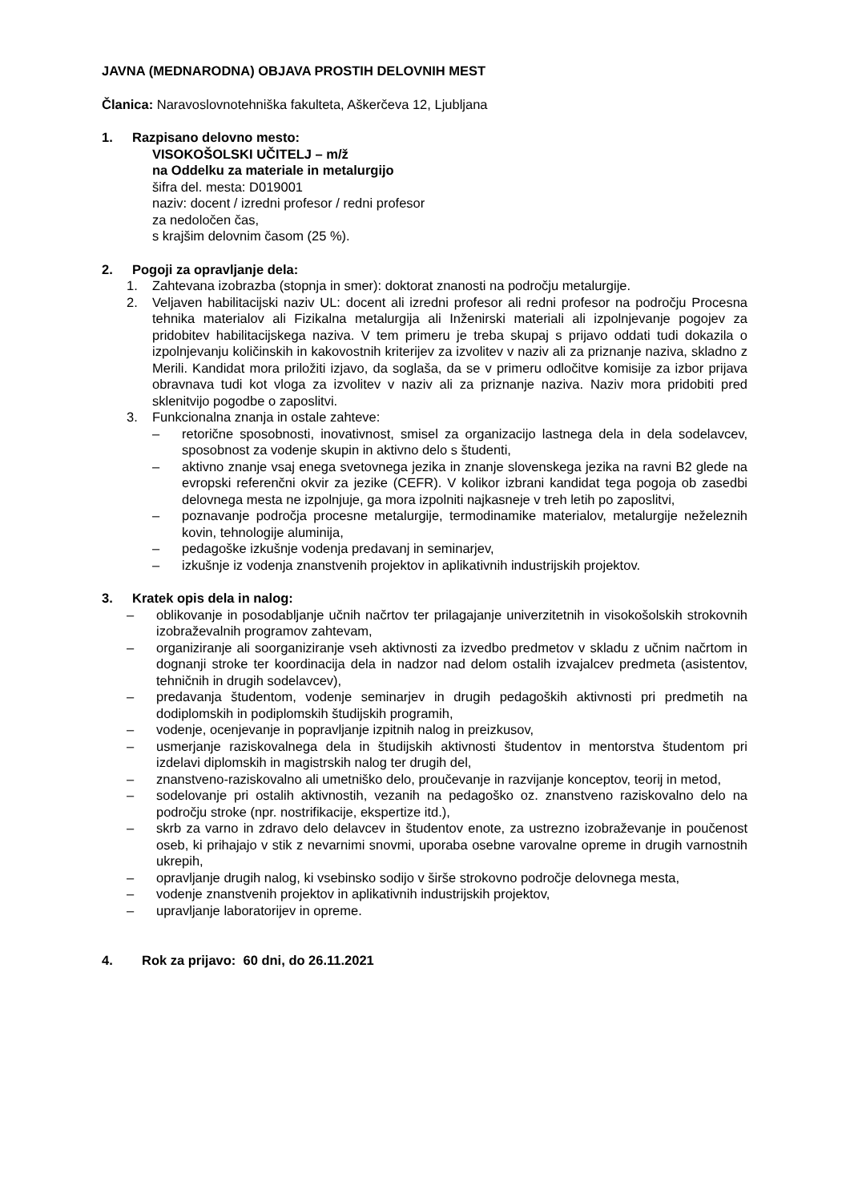JAVNA (MEDNARODNA) OBJAVA PROSTIH DELOVNIH MEST
Članica: Naravoslovnotehniška fakulteta, Aškerčeva 12, Ljubljana
1. Razpisano delovno mesto:
VISOKOŠOLSKI UČITELJ – m/ž
na Oddelku za materiale in metalurgijo
šifra del. mesta: D019001
naziv: docent / izredni profesor / redni profesor
za nedoločen čas,
s krajšim delovnim časom (25 %).
2. Pogoji za opravljanje dela:
1. Zahtevana izobrazba (stopnja in smer): doktorat znanosti na področju metalurgije.
2. Veljaven habilitacijski naziv UL: docent ali izredni profesor ali redni profesor na področju Procesna tehnika materialov ali Fizikalna metalurgija ali Inženirski materiali ali izpolnjevanje pogojev za pridobitev habilitacijskega naziva. V tem primeru je treba skupaj s prijavo oddati tudi dokazila o izpolnjevanju količinskih in kakovostnih kriterijev za izvolitev v naziv ali za priznanje naziva, skladno z Merili. Kandidat mora priložiti izjavo, da soglaša, da se v primeru odločitve komisije za izbor prijava obravnava tudi kot vloga za izvolitev v naziv ali za priznanje naziva. Naziv mora pridobiti pred sklenitvijo pogodbe o zaposlitvi.
3. Funkcionalna znanja in ostale zahteve:
– retorične sposobnosti, inovativnost, smisel za organizacijo lastnega dela in dela sodelavcev, sposobnost za vodenje skupin in aktivno delo s študenti,
– aktivno znanje vsaj enega svetovnega jezika in znanje slovenskega jezika na ravni B2 glede na evropski referenčni okvir za jezike (CEFR). V kolikor izbrani kandidat tega pogoja ob zasedbi delovnega mesta ne izpolnjuje, ga mora izpolniti najkasneje v treh letih po zaposlitvi,
– poznavanje področja procesne metalurgije, termodinamike materialov, metalurgije neželeznih kovin, tehnologije aluminija,
– pedagoške izkušnje vodenja predavanj in seminarjev,
– izkušnje iz vodenja znanstvenih projektov in aplikativnih industrijskih projektov.
3. Kratek opis dela in nalog:
– oblikovanje in posodabljanje učnih načrtov ter prilagajanje univerzitetnih in visokošolskih strokovnih izobraževalnih programov zahtevam,
– organiziranje ali soorganiziranje vseh aktivnosti za izvedbo predmetov v skladu z učnim načrtom in dognanji stroke ter koordinacija dela in nadzor nad delom ostalih izvajalcev predmeta (asistentov, tehničnih in drugih sodelavcev),
– predavanja študentom, vodenje seminarjev in drugih pedagoških aktivnosti pri predmetih na dodiplomskih in podiplomskih študijskih programih,
– vodenje, ocenjevanje in popravljanje izpitnih nalog in preizkusov,
– usmerjanje raziskovalnega dela in študijskih aktivnosti študentov in mentorstva študentom pri izdelavi diplomskih in magistrskih nalog ter drugih del,
– znanstveno-raziskovalno ali umetniško delo, proučevanje in razvijanje konceptov, teorij in metod,
– sodelovanje pri ostalih aktivnostih, vezanih na pedagoško oz. znanstveno raziskovalno delo na področju stroke (npr. nostrifikacije, ekspertize itd.),
– skrb za varno in zdravo delo delavcev in študentov enote, za ustrezno izobraževanje in poučenost oseb, ki prihajajo v stik z nevarnimi snovmi, uporaba osebne varovalne opreme in drugih varnostnih ukrepih,
– opravljanje drugih nalog, ki vsebinsko sodijo v širše strokovno področje delovnega mesta,
– vodenje znanstvenih projektov in aplikativnih industrijskih projektov,
– upravljanje laboratorijev in opreme.
4. Rok za prijavo: 60 dni, do 26.11.2021